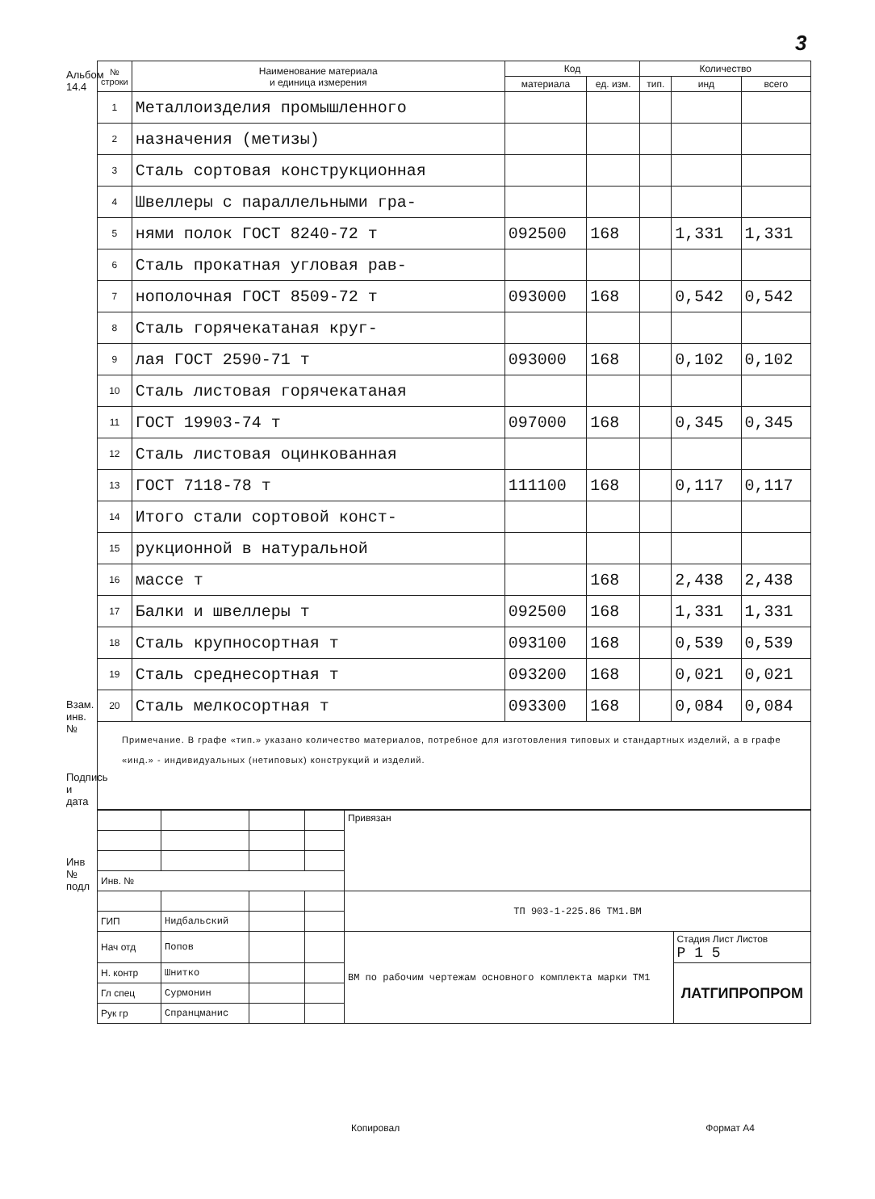3
Альбом 14.4
Взам. инв. №
Подпись и дата
Инв № подл
| № строки | Наименование материала и единица измерения | Код | | Количество | | |
| --- | --- | --- | --- | --- | --- | --- |
| | | материала | ед. изм. | тип. | инд | всего |
| 1 | Металлоизделия промышленного | | | | | |
| 2 | назначения (метизы) | | | | | |
| 3 | Сталь сортовая конструкционная | | | | | |
| 4 | Швеллеры с параллельными гра- | | | | | |
| 5 | нями полок ГОСТ 8240-72 т | 092500 | 168 | | 1,331 | 1,331 |
| 6 | Сталь прокатная угловая рав- | | | | | |
| 7 | нополочная ГОСТ 8509-72 т | 093000 | 168 | | 0,542 | 0,542 |
| 8 | Сталь горячекатаная круг- | | | | | |
| 9 | лая ГОСТ 2590-71 т | 093000 | 168 | | 0,102 | 0,102 |
| 10 | Сталь листовая горячекатаная | | | | | |
| 11 | ГОСТ 19903-74 т | 097000 | 168 | | 0,345 | 0,345 |
| 12 | Сталь листовая оцинкованная | | | | | |
| 13 | ГОСТ 7118-78 т | 111100 | 168 | | 0,117 | 0,117 |
| 14 | Итого стали сортовой конст- | | | | | |
| 15 | рукционной в натуральной | | | | | |
| 16 | массе т | | 168 | | 2,438 | 2,438 |
| 17 | Балки и швеллеры т | 092500 | 168 | | 1,331 | 1,331 |
| 18 | Сталь крупносортная т | 093100 | 168 | | 0,539 | 0,539 |
| 19 | Сталь среднесортная т | 093200 | 168 | | 0,021 | 0,021 |
| 20 | Сталь мелкосортная т | 093300 | 168 | | 0,084 | 0,084 |
Примечание. В графе «тип.» указано количество материалов, потребное для изготовления типовых и стандартных изделий, а в графе «инд.» - индивидуальных (нетиповых) конструкций и изделий.
| | | | | Привязан | |
| Инв. № | | | | | |
| | | | | ТП 903-1-225.86 ТМ1.ВМ | |
| ГИП | Нидбальский | | | | |
| Нач отд | Попов | | | ВМ по рабочим чертежам основного комплекта марки ТМ1 | Стадия Лист Листов Р 1 5 |
| Н. контр | Шнитко | | | | ЛАТГИПРОПРОМ |
| Гл спец | Сурмонин | | | | |
| Рук гр | Спранцманис | | | | |
Копировал Формат А4